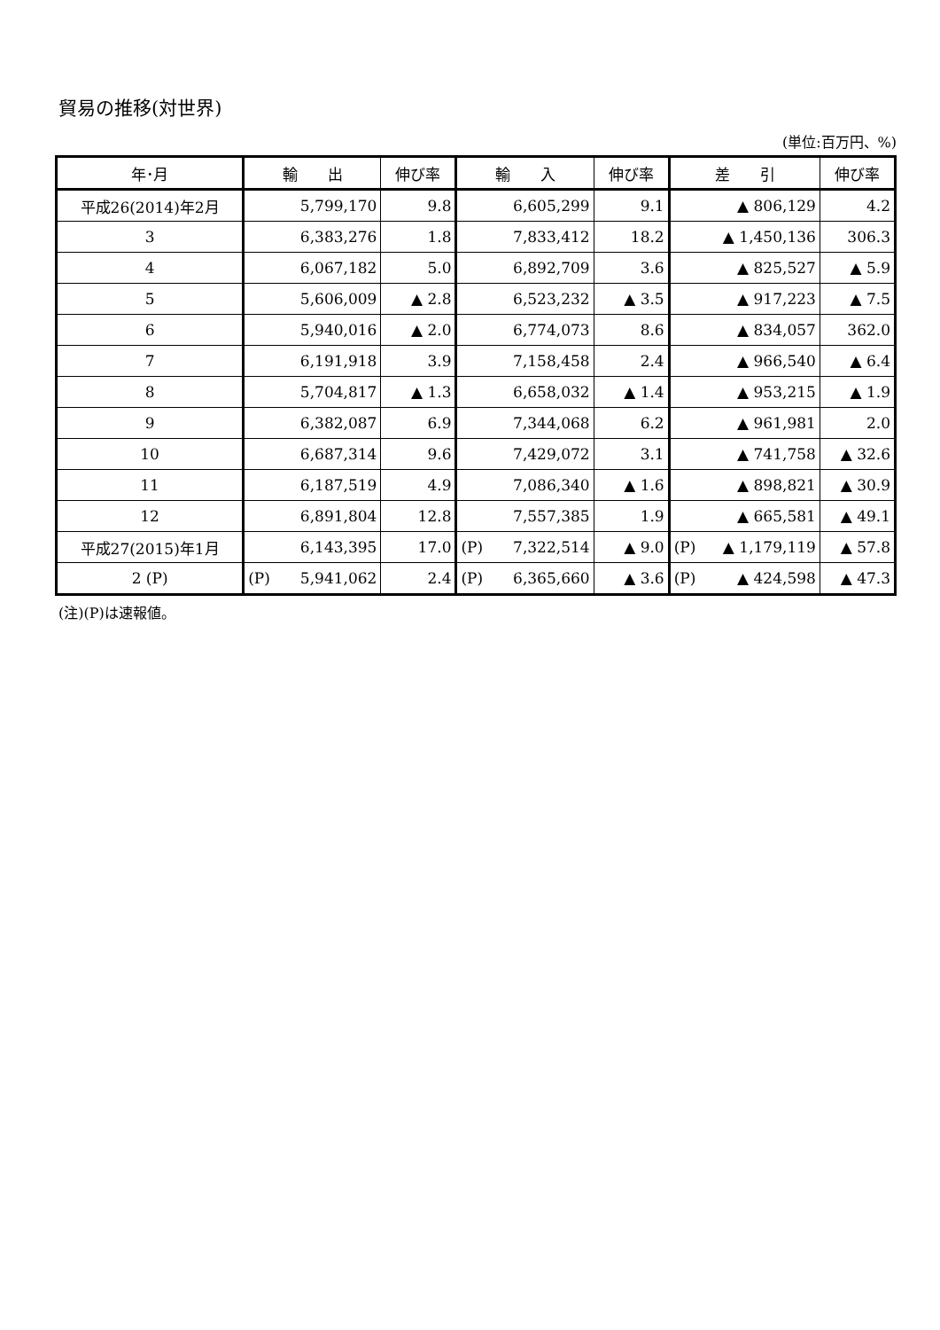貿易の推移(対世界)
(単位:百万円、%)
| 年･月 | 輸 出 | 伸び率 | 輸 入 | 伸び率 | 差 引 | 伸び率 |
| --- | --- | --- | --- | --- | --- | --- |
| 平成26(2014)年2月 | 5,799,170 | 9.8 | 6,605,299 | 9.1 | ▲ 806,129 | 4.2 |
| 3 | 6,383,276 | 1.8 | 7,833,412 | 18.2 | ▲ 1,450,136 | 306.3 |
| 4 | 6,067,182 | 5.0 | 6,892,709 | 3.6 | ▲ 825,527 | ▲ 5.9 |
| 5 | 5,606,009 | ▲ 2.8 | 6,523,232 | ▲ 3.5 | ▲ 917,223 | ▲ 7.5 |
| 6 | 5,940,016 | ▲ 2.0 | 6,774,073 | 8.6 | ▲ 834,057 | 362.0 |
| 7 | 6,191,918 | 3.9 | 7,158,458 | 2.4 | ▲ 966,540 | ▲ 6.4 |
| 8 | 5,704,817 | ▲ 1.3 | 6,658,032 | ▲ 1.4 | ▲ 953,215 | ▲ 1.9 |
| 9 | 6,382,087 | 6.9 | 7,344,068 | 6.2 | ▲ 961,981 | 2.0 |
| 10 | 6,687,314 | 9.6 | 7,429,072 | 3.1 | ▲ 741,758 | ▲ 32.6 |
| 11 | 6,187,519 | 4.9 | 7,086,340 | ▲ 1.6 | ▲ 898,821 | ▲ 30.9 |
| 12 | 6,891,804 | 12.8 | 7,557,385 | 1.9 | ▲ 665,581 | ▲ 49.1 |
| 平成27(2015)年1月 | 6,143,395 | 17.0 | (P) 7,322,514 | ▲ 9.0 | (P) ▲ 1,179,119 | ▲ 57.8 |
| 2 (P) | (P) 5,941,062 | 2.4 | (P) 6,365,660 | ▲ 3.6 | (P) ▲ 424,598 | ▲ 47.3 |
(注)(P)は速報値。